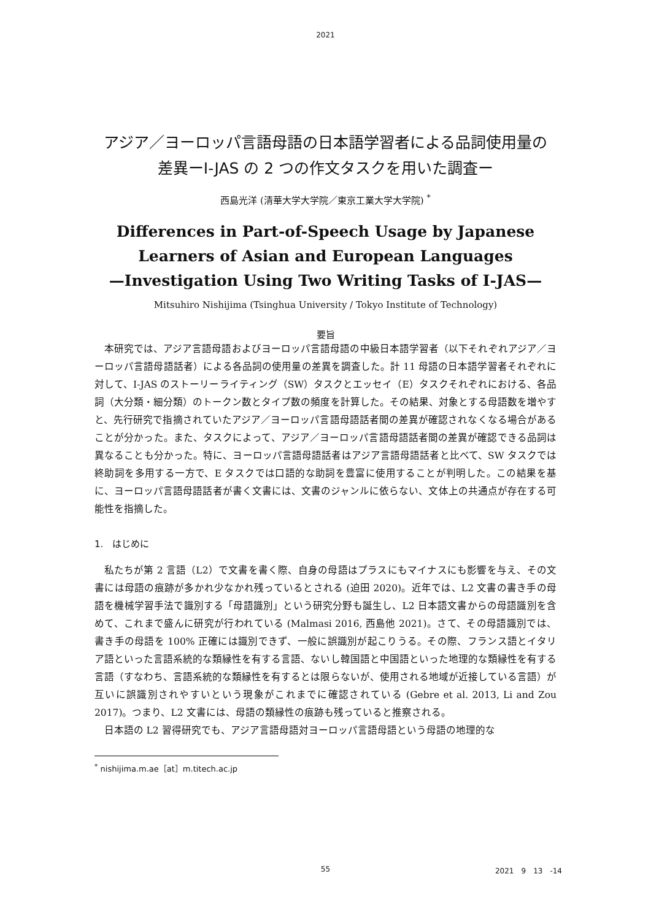2021
アジア／ヨーロッパ言語母語の日本語学習者による品詞使用量の
差異ーI-JAS の 2 つの作文タスクを用いた調査ー
西島光洋 (清華大学大学院／東京工業大学大学院) <sup>*</sup>
Differences in Part-of-Speech Usage by Japanese
Learners of Asian and European Languages
—Investigation Using Two Writing Tasks of I-JAS—
Mitsuhiro Nishijima (Tsinghua University / Tokyo Institute of Technology)
要旨
本研究では、アジア言語母語およびヨーロッパ言語母語の中級日本語学習者（以下それぞれアジア／ヨーロッパ言語母語話者）による各品詞の使用量の差異を調査した。計 11 母語の日本語学習者それぞれに対して、I-JAS のストーリーライティング（SW）タスクとエッセイ（E）タスクそれぞれにおける、各品詞（大分類・細分類）のトークン数とタイプ数の頻度を計算した。その結果、対象とする母語数を増やすと、先行研究で指摘されていたアジア／ヨーロッパ言語母語話者間の差異が確認されなくなる場合があることが分かった。また、タスクによって、アジア／ヨーロッパ言語母語話者間の差異が確認できる品詞は異なることも分かった。特に、ヨーロッパ言語母語話者はアジア言語母語話者と比べて、SW タスクでは終助詞を多用する一方で、E タスクでは口語的な助詞を豊富に使用することが判明した。この結果を基に、ヨーロッパ言語母語話者が書く文書には、文書のジャンルに依らない、文体上の共通点が存在する可能性を指摘した。
1.　はじめに
私たちが第 2 言語（L2）で文書を書く際、自身の母語はプラスにもマイナスにも影響を与え、その文書には母語の痕跡が多かれ少なかれ残っているとされる (迫田 2020)。近年では、L2 文書の書き手の母語を機械学習手法で識別する「母語識別」という研究分野も誕生し、L2 日本語文書からの母語識別を含めて、これまで盛んに研究が行われている (Malmasi 2016, 西島他 2021)。さて、その母語識別では、書き手の母語を 100% 正確には識別できず、一般に誤識別が起こりうる。その際、フランス語とイタリア語といった言語系統的な類縁性を有する言語、ないし韓国語と中国語といった地理的な類縁性を有する言語（すなわち、言語系統的な類縁性を有するとは限らないが、使用される地域が近接している言語）が互いに誤識別されやすいという現象がこれまでに確認されている (Gebre et al. 2013, Li and Zou 2017)。つまり、L2 文書には、母語の類縁性の痕跡も残っていると推察される。
日本語の L2 習得研究でも、アジア言語母語対ヨーロッパ言語母語という母語の地理的な
<sup>*</sup> nishijima.m.ae［at］m.titech.ac.jp
55
2021　9　13　-14